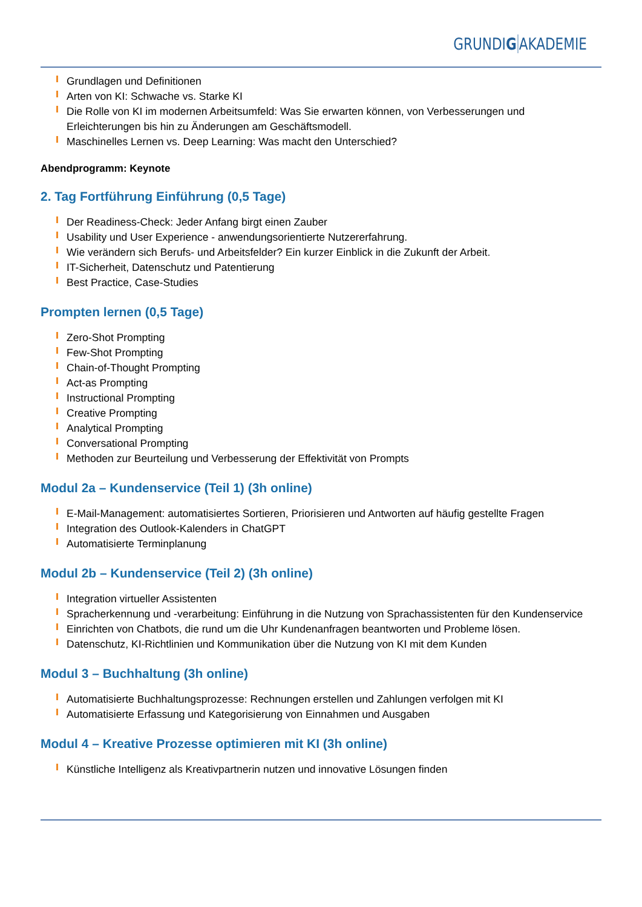GRUNDIG AKADEMIE
Grundlagen und Definitionen
Arten von KI: Schwache vs. Starke KI
Die Rolle von KI im modernen Arbeitsumfeld: Was Sie erwarten können, von Verbesserungen und Erleichterungen bis hin zu Änderungen am Geschäftsmodell.
Maschinelles Lernen vs. Deep Learning: Was macht den Unterschied?
Abendprogramm: Keynote
2. Tag Fortführung Einführung (0,5 Tage)
Der Readiness-Check: Jeder Anfang birgt einen Zauber
Usability und User Experience - anwendungsorientierte Nutzererfahrung.
Wie verändern sich Berufs- und Arbeitsfelder? Ein kurzer Einblick in die Zukunft der Arbeit.
IT-Sicherheit, Datenschutz und Patentierung
Best Practice, Case-Studies
Prompten lernen (0,5 Tage)
Zero-Shot Prompting
Few-Shot Prompting
Chain-of-Thought Prompting
Act-as Prompting
Instructional Prompting
Creative Prompting
Analytical Prompting
Conversational Prompting
Methoden zur Beurteilung und Verbesserung der Effektivität von Prompts
Modul 2a – Kundenservice (Teil 1) (3h online)
E-Mail-Management: automatisiertes Sortieren, Priorisieren und Antworten auf häufig gestellte Fragen
Integration des Outlook-Kalenders in ChatGPT
Automatisierte Terminplanung
Modul 2b – Kundenservice (Teil 2) (3h online)
Integration virtueller Assistenten
Spracherkennung und -verarbeitung: Einführung in die Nutzung von Sprachassistenten für den Kundenservice
Einrichten von Chatbots, die rund um die Uhr Kundenanfragen beantworten und Probleme lösen.
Datenschutz, KI-Richtlinien und Kommunikation über die Nutzung von KI mit dem Kunden
Modul 3 – Buchhaltung (3h online)
Automatisierte Buchhaltungsprozesse: Rechnungen erstellen und Zahlungen verfolgen mit KI
Automatisierte Erfassung und Kategorisierung von Einnahmen und Ausgaben
Modul 4 – Kreative Prozesse optimieren mit KI (3h online)
Künstliche Intelligenz als Kreativpartnerin nutzen und innovative Lösungen finden